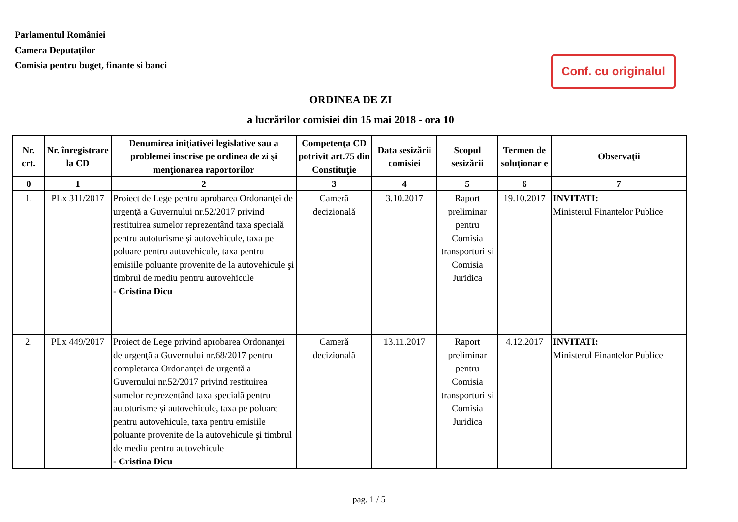Parlamentul României
Camera Deputaţilor
Comisia pentru buget, finante si banci
Conf. cu originalul
ORDINEA DE ZI
a lucrărilor comisiei din 15 mai 2018 - ora 10
| Nr. crt. | Nr. înregistrare la CD | Denumirea iniţiativei legislative sau a problemei înscrise pe ordinea de zi şi menţionarea raportorilor | Competenţa CD potrivit art.75 din Constituţie | Data sesizării comisiei | Scopul sesizării | Termen de soluţionar e | Observaţii |
| --- | --- | --- | --- | --- | --- | --- | --- |
| 0 | 1 | 2 | 3 | 4 | 5 | 6 | 7 |
| 1. | PLx 311/2017 | Proiect de Lege pentru aprobarea Ordonanţei de urgenţă a Guvernului nr.52/2017 privind restituirea sumelor reprezentând taxa specială pentru autoturisme şi autovehicule, taxa pe poluare pentru autovehicule, taxa pentru emisiile poluante provenite de la autovehicule şi timbrul de mediu pentru autovehicule - Cristina Dicu | Cameră decizională | 3.10.2017 | Raport preliminar pentru Comisia transporturi si Comisia Juridica | 19.10.2017 | INVITATI: Ministerul Finantelor Publice |
| 2. | PLx 449/2017 | Proiect de Lege privind aprobarea Ordonanţei de urgenţă a Guvernului nr.68/2017 pentru completarea Ordonanţei de urgentă a Guvernului nr.52/2017 privind restituirea sumelor reprezentând taxa specială pentru autoturisme şi autovehicule, taxa pe poluare pentru autovehicule, taxa pentru emisiile poluante provenite de la autovehicule şi timbrul de mediu pentru autovehicule - Cristina Dicu | Cameră decizională | 13.11.2017 | Raport preliminar pentru Comisia transporturi si Comisia Juridica | 4.12.2017 | INVITATI: Ministerul Finantelor Publice |
pag. 1 / 5